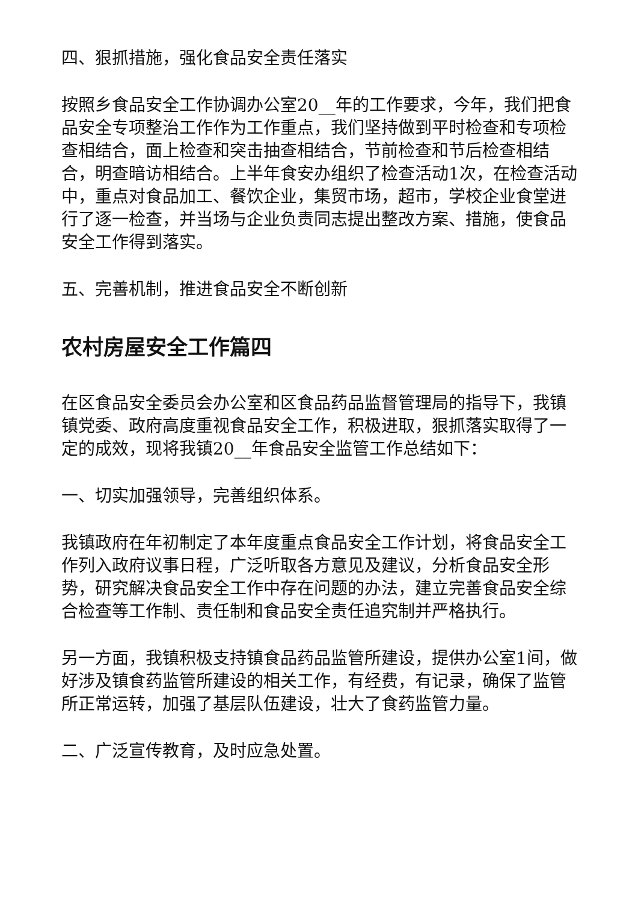四、狠抓措施，强化食品安全责任落实
按照乡食品安全工作协调办公室20__年的工作要求，今年，我们把食品安全专项整治工作作为工作重点，我们坚持做到平时检查和专项检查相结合，面上检查和突击抽查相结合，节前检查和节后检查相结合，明查暗访相结合。上半年食安办组织了检查活动1次，在检查活动中，重点对食品加工、餐饮企业，集贸市场，超市，学校企业食堂进行了逐一检查，并当场与企业负责同志提出整改方案、措施，使食品安全工作得到落实。
五、完善机制，推进食品安全不断创新
农村房屋安全工作篇四
在区食品安全委员会办公室和区食品药品监督管理局的指导下，我镇镇党委、政府高度重视食品安全工作，积极进取，狠抓落实取得了一定的成效，现将我镇20__年食品安全监管工作总结如下：
一、切实加强领导，完善组织体系。
我镇政府在年初制定了本年度重点食品安全工作计划，将食品安全工作列入政府议事日程，广泛听取各方意见及建议，分析食品安全形势，研究解决食品安全工作中存在问题的办法，建立完善食品安全综合检查等工作制、责任制和食品安全责任追究制并严格执行。
另一方面，我镇积极支持镇食品药品监管所建设，提供办公室1间，做好涉及镇食药监管所建设的相关工作，有经费，有记录，确保了监管所正常运转，加强了基层队伍建设，壮大了食药监管力量。
二、广泛宣传教育，及时应急处置。